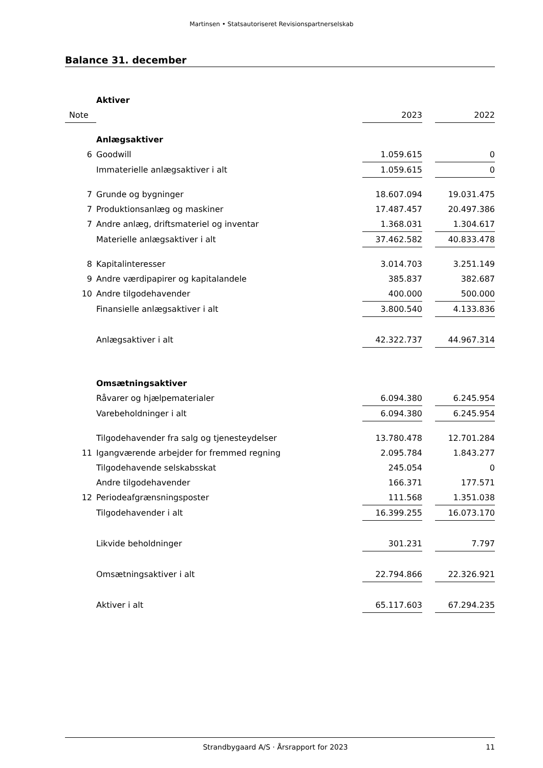Martinsen • Statsautoriseret Revisionspartnerselskab
Balance 31. december
| | Aktiver | | | |
| Note | | 2023 | | 2022 |
| | Anlægsaktiver | | | |
| 6 | Goodwill | 1.059.615 | | 0 |
| | Immaterielle anlægsaktiver i alt | 1.059.615 | | 0 |
| 7 | Grunde og bygninger | 18.607.094 | | 19.031.475 |
| 7 | Produktionsanlæg og maskiner | 17.487.457 | | 20.497.386 |
| 7 | Andre anlæg, driftsmateriel og inventar | 1.368.031 | | 1.304.617 |
| | Materielle anlægsaktiver i alt | 37.462.582 | | 40.833.478 |
| 8 | Kapitalinteresser | 3.014.703 | | 3.251.149 |
| 9 | Andre værdipapirer og kapitalandele | 385.837 | | 382.687 |
| 10 | Andre tilgodehavender | 400.000 | | 500.000 |
| | Finansielle anlægsaktiver i alt | 3.800.540 | | 4.133.836 |
| | Anlægsaktiver i alt | 42.322.737 | | 44.967.314 |
| | Omsætningsaktiver | | | |
| | Råvarer og hjælpematerialer | 6.094.380 | | 6.245.954 |
| | Varebeholdninger i alt | 6.094.380 | | 6.245.954 |
| | Tilgodehavender fra salg og tjenesteydelser | 13.780.478 | | 12.701.284 |
| 11 | Igangværende arbejder for fremmed regning | 2.095.784 | | 1.843.277 |
| | Tilgodehavende selskabsskat | 245.054 | | 0 |
| | Andre tilgodehavender | 166.371 | | 177.571 |
| 12 | Periodeafgrænsningsposter | 111.568 | | 1.351.038 |
| | Tilgodehavender i alt | 16.399.255 | | 16.073.170 |
| | Likvide beholdninger | 301.231 | | 7.797 |
| | Omsætningsaktiver i alt | 22.794.866 | | 22.326.921 |
| | Aktiver i alt | 65.117.603 | | 67.294.235 |
Strandbygaard A/S · Årsrapport for 2023 11